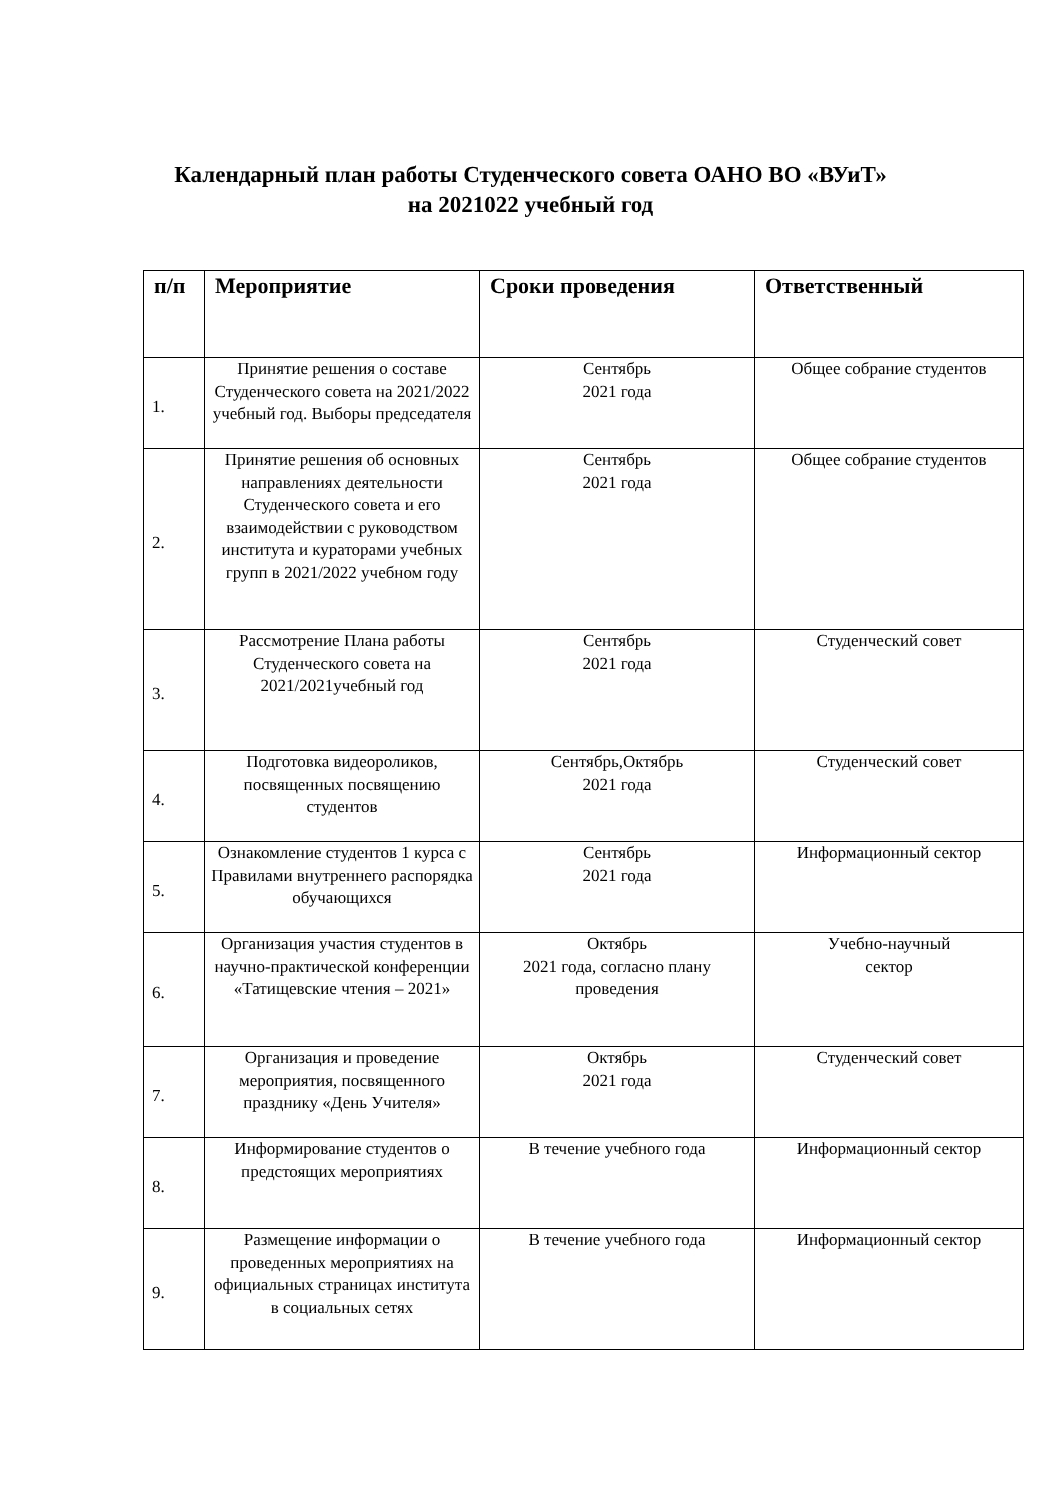Календарный план работы Студенческого совета ОАНО ВО «ВУиТ»
на 2021022 учебный год
| п/п | Мероприятие | Сроки проведения | Ответственный |
| --- | --- | --- | --- |
| 1. | Принятие решения о составе Студенческого совета на 2021/2022 учебный год. Выборы председателя | Сентябрь 2021 года | Общее собрание студентов |
| 2. | Принятие решения об основных направлениях деятельности Студенческого совета и его взаимодействии с руководством института и кураторами учебных групп в 2021/2022 учебном году | Сентябрь 2021 года | Общее собрание студентов |
| 3. | Рассмотрение Плана работы Студенческого совета на 2021/2021учебный год | Сентябрь 2021 года | Студенческий совет |
| 4. | Подготовка видеороликов, посвященных посвящению студентов | Сентябрь,Октябрь 2021 года | Студенческий совет |
| 5. | Ознакомление студентов 1 курса с Правилами внутреннего распорядка обучающихся | Сентябрь 2021 года | Информационный сектор |
| 6. | Организация участия студентов в научно-практической конференции «Татищевские чтения – 2021» | Октябрь 2021 года, согласно плану проведения | Учебно-научный сектор |
| 7. | Организация и проведение мероприятия, посвященного празднику «День Учителя» | Октябрь 2021 года | Студенческий совет |
| 8. | Информирование студентов о предстоящих мероприятиях | В течение учебного года | Информационный сектор |
| 9. | Размещение информации о проведенных мероприятиях на официальных страницах института в социальных сетях | В течение учебного года | Информационный сектор |